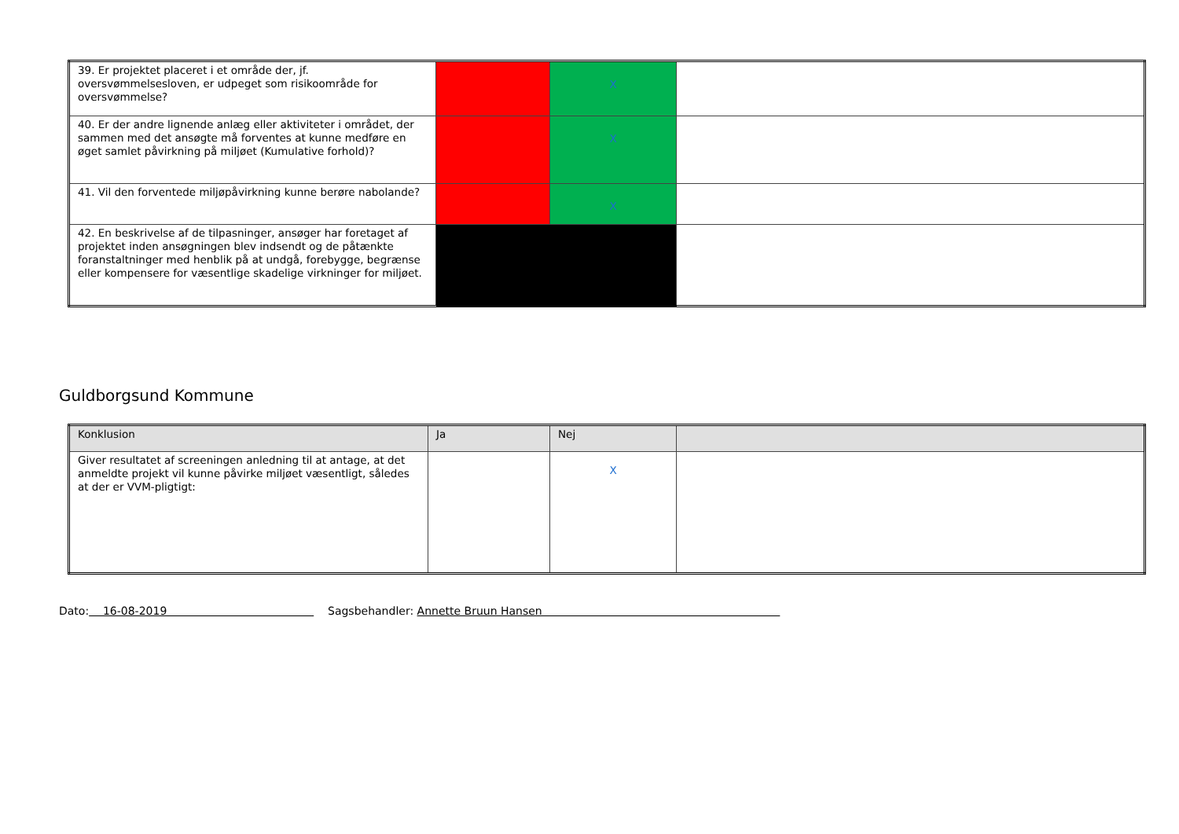| 39. Er projektet placeret i et område der, jf. oversvømmelsesloven, er udpeget som risikoområde for oversvømmelse? | | X | |
| 40. Er der andre lignende anlæg eller aktiviteter i området, der sammen med det ansøgte må forventes at kunne medføre en øget samlet påvirkning på miljøet (Kumulative forhold)? | | X | |
| 41. Vil den forventede miljøpåvirkning kunne berøre nabolande? | | X | |
| 42. En beskrivelse af de tilpasninger, ansøger har foretaget af projektet inden ansøgningen blev indsendt og de påtænkte foranstaltninger med henblik på at undgå, forebygge, begrænse eller kompensere for væsentlige skadelige virkninger for miljøet. | | | |
Guldborgsund Kommune
| Konklusion | Ja | Nej | |
| Giver resultatet af screeningen anledning til at antage, at det anmeldte projekt vil kunne påvirke miljøet væsentligt, således at der er VVM-pligtigt: | | X | |
Dato: 16-08-2019 Sagsbehandler: Annette Bruun Hansen